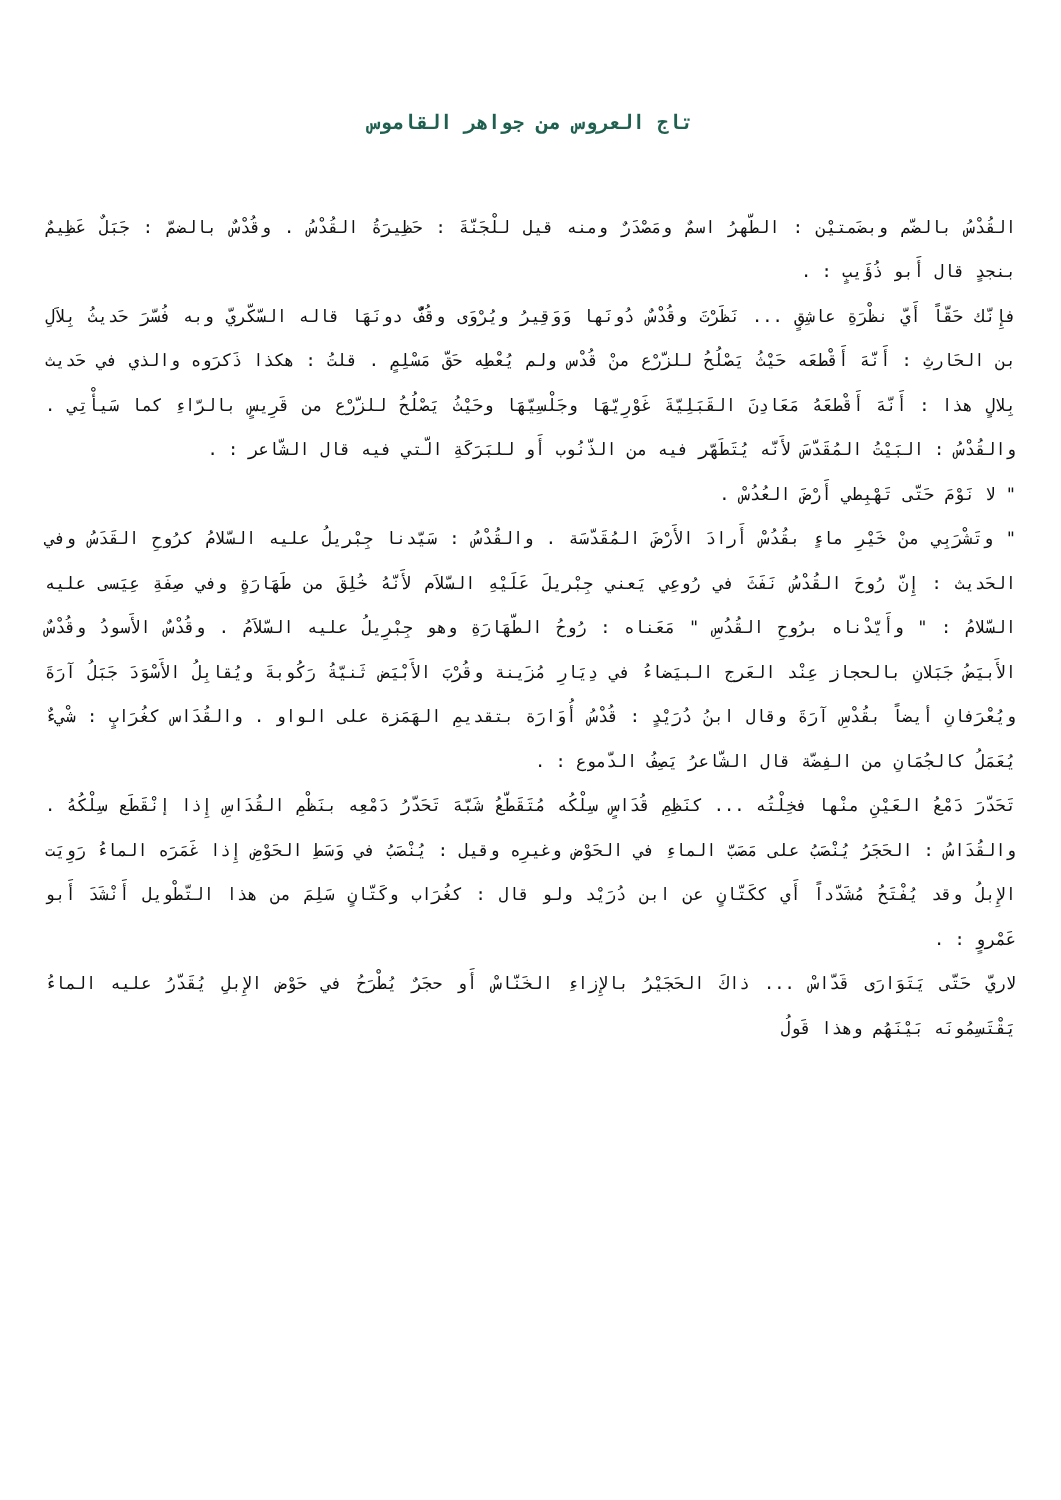تاج العروس من جواهر القاموس
القُدْسُ بالضّم وبضَمتيْن : الطّهرُ اسمٌ ومَصْدَرٌ ومنه قيل للْجَنّةَ : حَظِيرَةُ القُدْسُ . وقُدْسٌ بالضمّ : جَبَلٌ عَظِيمٌ بنجدٍ قال أَبو ذُؤَيبٍ : .
فإِنّك حَقّاً أَيّ نظْرَةِ عاشِقٍ ... نَظَرْتَ وقُدْسٌ دُونَها وَوَقِيرُ ويُرْوَى وقُفٌّ دونَهَا قاله السّكّريّ وبه فُسّرَ حَديثُ بِلاَلِ بن الحَارثِ : أَنّهَ أَقْطعَه حَيْثُ يَصْلُحُ للزّرْع منْ قُدْس ولم يُعْطِه حَقّ مَسْلِمٍ . قلتُ : هكذا ذَكرَوه والذي في حَديث بِلالٍ هذا : أَنّهَ أَقْطعَهُ مَعَادِنَ القَبَلِيّةَ غَوْرِيّهَا وجَلْسِيّهَا وحَيْثُ يَصْلُحُ للزّرْع من قَرِيسٍ بالرّاءِ كما سَيأْتِي . والقُدْسُ : البَيْتُ المُقَدّسَ لأَنّه يُتَطَهّر فيه من الذّنُوب أَو للبَرَكَةِ الّتي فيه قال الشّاعر : .
" لا نَوْمَ حَتّى تَهْبِطي أَرْضَ العُدُسْ .
" وتَشْرَبِي منْ خَيْرِ ماءٍ بقُدُسْ أَرادَ الأَرْضَ المُقَدّسَة . والقُدْسُ : سَيّدنا جِبْريلُ عليه السّلامُ كرُوحِ القَدَسُ وفي الحَديث : إِنّ رُوحَ القُدْسُ نَفَثَ في رُوعِي يَعني جِبْريلَ عَلَيْهِ السّلاَم لأَنّهُ خُلِقَ من طَهَارَةٍ وفي صِفَةِ عِيَسى عليه السّلامُ : " وأَيّدْناه برُوحِ القُدُسِ " مَعَناه : رُوحُ الطّهَارَةِ وهو جِبْرِيلُ عليه السّلاَمُ . وقُدْسٌ الأَسودُ وقُدْسٌ الأَبيَضُ جَبَلانِ بالحجاز عِنْد العَرج البيَضاءُ في دِيَارِ مُزَينة وقُرْبَ الأَبْيَض ثَنيّةُ رَكُوبةَ ويُقابِلُ الأَسْوَدَ جَبَلُ آرَةَ ويُعْرَفانِ أيضاً بقُدْسِ آرَةَ وقال ابنُ دُرَيْدٍ : قُدْسُ أُوَارَة بتقديمِ الهَمَزة على الواو . والقُدَاس كغُرَابٍ : شْيءٌ يُعَمَلُ كالجُمَانِ من الفِضّة قال الشّاعرُ يَصِفُ الدّموع : .
تَحَدّرَ دَمْعُ العَيْنِ منْها فخِلْتُه ... كنَظِمِ قُدَاسٍ سِلْكُه مُتَقَطّعُ شَبّهَ تَحَدّرُ دَمْعِه بنَظْمِ القُدَاسِ إِذا إنْقَطَع سِلْكُهُ . والقُدَاسُ : الحَجَرُ يُنْصَبُ على مَصَبّ الماءِ في الحَوْض وغيرِه وقيل : يُنْصَبُ في وَسَطِ الحَوْضِ إِذا غَمَرَه الماءُ رَوِيَت الإِبلُ وقد يُفْتَحُ مُشَدّداً أَي ككَتّانٍ عن ابن دُرَيْد ولو قال : كغُرَاب وكَتّانٍ سَلِمَ من هذا التّطْويل أَنْشَدَ أَبو عَمْروٍ : .
لاريّ حَتّى يَتَوَارَى قَدّاسْ ... ذاكَ الحَجَيْرُ بالإِزاءِ الخَنّاسْ أَو حجَرٌ يُطْرَحُ في حَوْض الإِبلِ يُقَدّرُ عليه الماءُ يَقْتَسِمُونَه بَيْنَهُم وهذا قَولُ